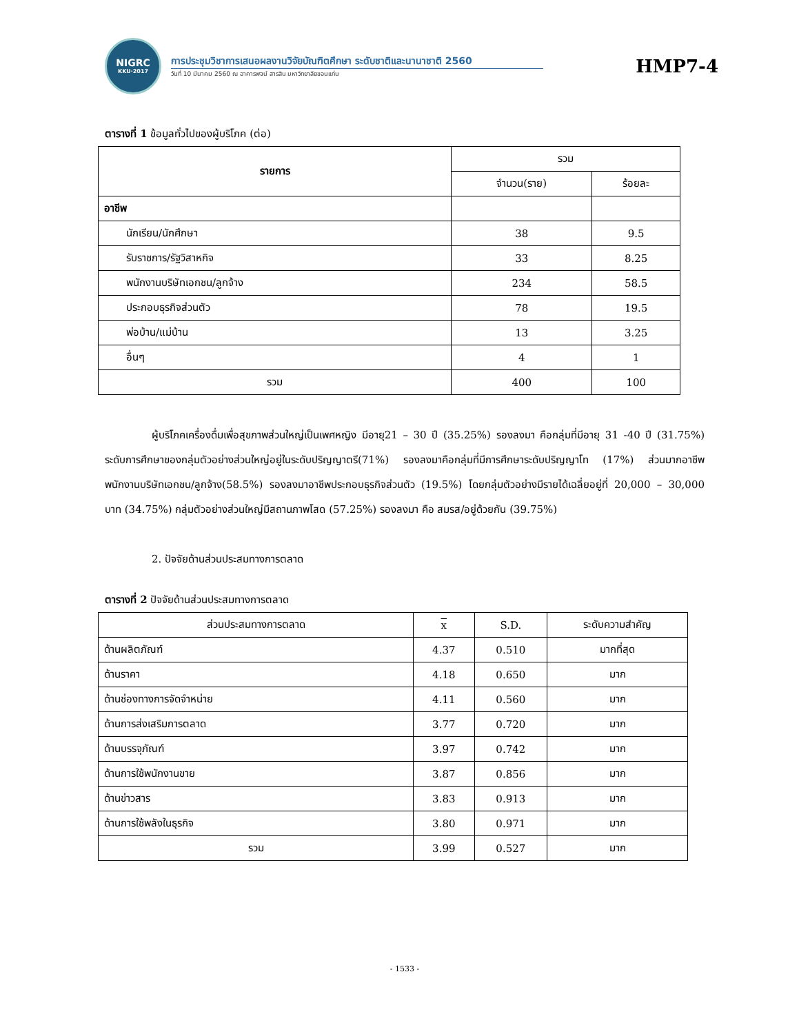NIGRC
KKU·2017
การประชุมวิชาการเสนอผลงานวิจัยบัณฑิตศึกษา ระดับชาติและนานาชาติ 2560
วันที่ 10 มีนาคม 2560 ณ อาคารพจน์ สารสิน มหาวิทยาลัยขอนแก่น
HMP7-4
ตารางที่ 1 ข้อมูลทั่วไปของผู้บริโภค (ต่อ)
| รายการ | รวม | |
| --- | --- | --- |
| | จำนวน(ราย) | ร้อยละ |
| อาชีพ | | |
| นักเรียน/นักศึกษา | 38 | 9.5 |
| รับราชการ/รัฐวิสาหกิจ | 33 | 8.25 |
| พนักงานบริษัทเอกชน/ลูกจ้าง | 234 | 58.5 |
| ประกอบธุรกิจส่วนตัว | 78 | 19.5 |
| พ่อบ้าน/แม่บ้าน | 13 | 3.25 |
| อื่นๆ | 4 | 1 |
| รวม | 400 | 100 |
ผู้บริโภคเครื่องดื่มเพื่อสุขภาพส่วนใหญ่เป็นเพศหญิง มีอายุ21 – 30 ปี (35.25%) รองลงมา คือกลุ่มที่มีอายุ 31 -40 ปี (31.75%) ระดับการศึกษาของกลุ่มตัวอย่างส่วนใหญ่อยู่ในระดับปริญญาตรี(71%) รองลงมาคือกลุ่มที่มีการศึกษาระดับปริญญาโท (17%) ส่วนมากอาชีพพนักงานบริษัทเอกชน/ลูกจ้าง(58.5%) รองลงมาอาชีพประกอบธุรกิจส่วนตัว (19.5%) โดยกลุ่มตัวอย่างมีรายได้เฉลี่ยอยู่ที่ 20,000 – 30,000 บาท (34.75%) กลุ่มตัวอย่างส่วนใหญ่มีสถานภาพโสด (57.25%) รองลงมา คือ สมรส/อยู่ด้วยกัน (39.75%)
2. ปัจจัยด้านส่วนประสมทางการตลาด
ตารางที่ 2 ปัจจัยด้านส่วนประสมทางการตลาด
| ส่วนประสมทางการตลาด | x | S.D. | ระดับความสำคัญ |
| --- | --- | --- | --- |
| ด้านผลิตภัณฑ์ | 4.37 | 0.510 | มากที่สุด |
| ด้านราคา | 4.18 | 0.650 | มาก |
| ด้านช่องทางการจัดจำหน่าย | 4.11 | 0.560 | มาก |
| ด้านการส่งเสริมการตลาด | 3.77 | 0.720 | มาก |
| ด้านบรรจุภัณฑ์ | 3.97 | 0.742 | มาก |
| ด้านการใช้พนักงานขาย | 3.87 | 0.856 | มาก |
| ด้านข่าวสาร | 3.83 | 0.913 | มาก |
| ด้านการใช้พลังในธุรกิจ | 3.80 | 0.971 | มาก |
| รวม | 3.99 | 0.527 | มาก |
- 1533 -